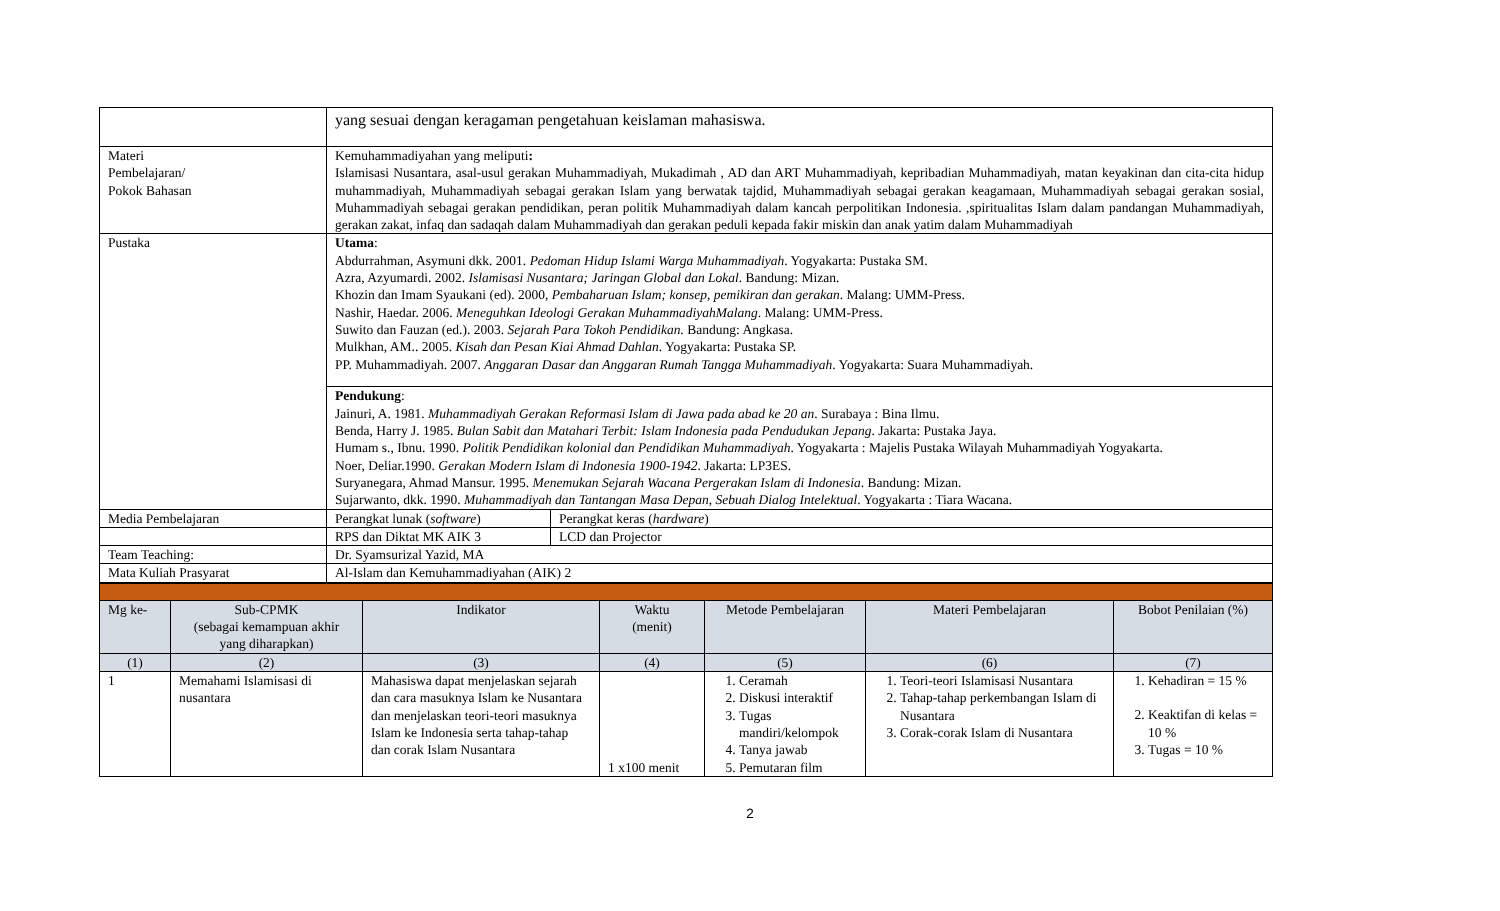| | yang sesuai dengan keragaman pengetahuan keislaman mahasiswa. | |
| Materi Pembelajaran/ Pokok Bahasan | Kemuhammadiyahan yang meliputi : Islamisasi Nusantara, asal-usul gerakan Muhammadiyah, Mukadimah , AD dan ART Muhammadiyah, kepribadian Muhammadiyah, matan keyakinan dan cita-cita hidup muhammadiyah, Muhammadiyah sebagai gerakan Islam yang berwatak tajdid, Muhammadiyah sebagai gerakan keagamaan, Muhammadiyah sebagai gerakan sosial, Muhammadiyah sebagai gerakan pendidikan, peran politik Muhammadiyah dalam kancah perpolitikan Indonesia. ,spiritualitas Islam dalam pandangan Muhammadiyah, gerakan zakat, infaq dan sadaqah dalam Muhammadiyah dan gerakan peduli kepada fakir miskin dan anak yatim dalam Muhammadiyah | |
| Pustaka | Utama : Abdurrahman, Asymuni dkk. 2001. Pedoman Hidup Islami Warga Muhammadiyah . Yogyakarta: Pustaka SM. Azra, Azyumardi. 2002. Islamisasi Nusantara; Jaringan Global dan Lokal . Bandung: Mizan. Khozin dan Imam Syaukani (ed). 2000, Pembaharuan Islam; konsep, pemikiran dan gerakan . Malang: UMM-Press. Nashir, Haedar. 2006. Meneguhkan Ideologi Gerakan MuhammadiyahMalang . Malang: UMM-Press. Suwito dan Fauzan (ed.). 2003. Sejarah Para Tokoh Pendidikan. Bandung: Angkasa. Mulkhan, AM.. 2005. Kisah dan Pesan Kiai Ahmad Dahlan . Yogyakarta: Pustaka SP. PP. Muhammadiyah. 2007. Anggaran Dasar dan Anggaran Rumah Tangga Muhammadiyah . Yogyakarta: Suara Muhammadiyah. | |
| | Pendukung : Jainuri, A. 1981. Muhammadiyah Gerakan Reformasi Islam di Jawa pada abad ke 20 an . Surabaya : Bina Ilmu. Benda, Harry J. 1985. Bulan Sabit dan Matahari Terbit: Islam Indonesia pada Pendudukan Jepang . Jakarta: Pustaka Jaya. Humam s., Ibnu. 1990. Politik Pendidikan kolonial dan Pendidikan Muhammadiyah . Yogyakarta : Majelis Pustaka Wilayah Muhammadiyah Yogyakarta. Noer, Deliar.1990. Gerakan Modern Islam di Indonesia 1900-1942 . Jakarta: LP3ES. Suryanegara, Ahmad Mansur. 1995. Menemukan Sejarah Wacana Pergerakan Islam di Indonesia . Bandung: Mizan. Sujarwanto, dkk. 1990. Muhammadiyah dan Tantangan Masa Depan, Sebuah Dialog Intelektual . Yogyakarta : Tiara Wacana. | |
| Media Pembelajaran | Perangkat lunak ( software ) | Perangkat keras ( hardware ) |
| | RPS dan Diktat MK AIK 3 | LCD dan Projector |
| Team Teaching: | Dr. Syamsurizal Yazid, MA | |
| Mata Kuliah Prasyarat | Al-Islam dan Kemuhammadiyahan (AIK) 2 | |
| Mg ke- | Sub-CPMK (sebagai kemampuan akhir yang diharapkan) | Indikator | Waktu (menit) | Metode Pembelajaran | Materi Pembelajaran | Bobot Penilaian (%) |
| --- | --- | --- | --- | --- | --- | --- |
| (1) | (2) | (3) | (4) | (5) | (6) | (7) |
| 1 | Memahami Islamisasi di nusantara | Mahasiswa dapat menjelaskan sejarah dan cara masuknya Islam ke Nusantara dan menjelaskan teori-teori masuknya Islam ke Indonesia serta tahap-tahap dan corak Islam Nusantara | 1 x100 menit | 1. Ceramah 2. Diskusi interaktif 3. Tugas mandiri/kelompok 4. Tanya jawab 5. Pemutaran film | 1. Teori-teori Islamisasi Nusantara 2. Tahap-tahap perkembangan Islam di Nusantara 3. Corak-corak Islam di Nusantara | 1. Kehadiran = 15 % 2. Keaktifan di kelas = 10 % 3. Tugas = 10 % |
2